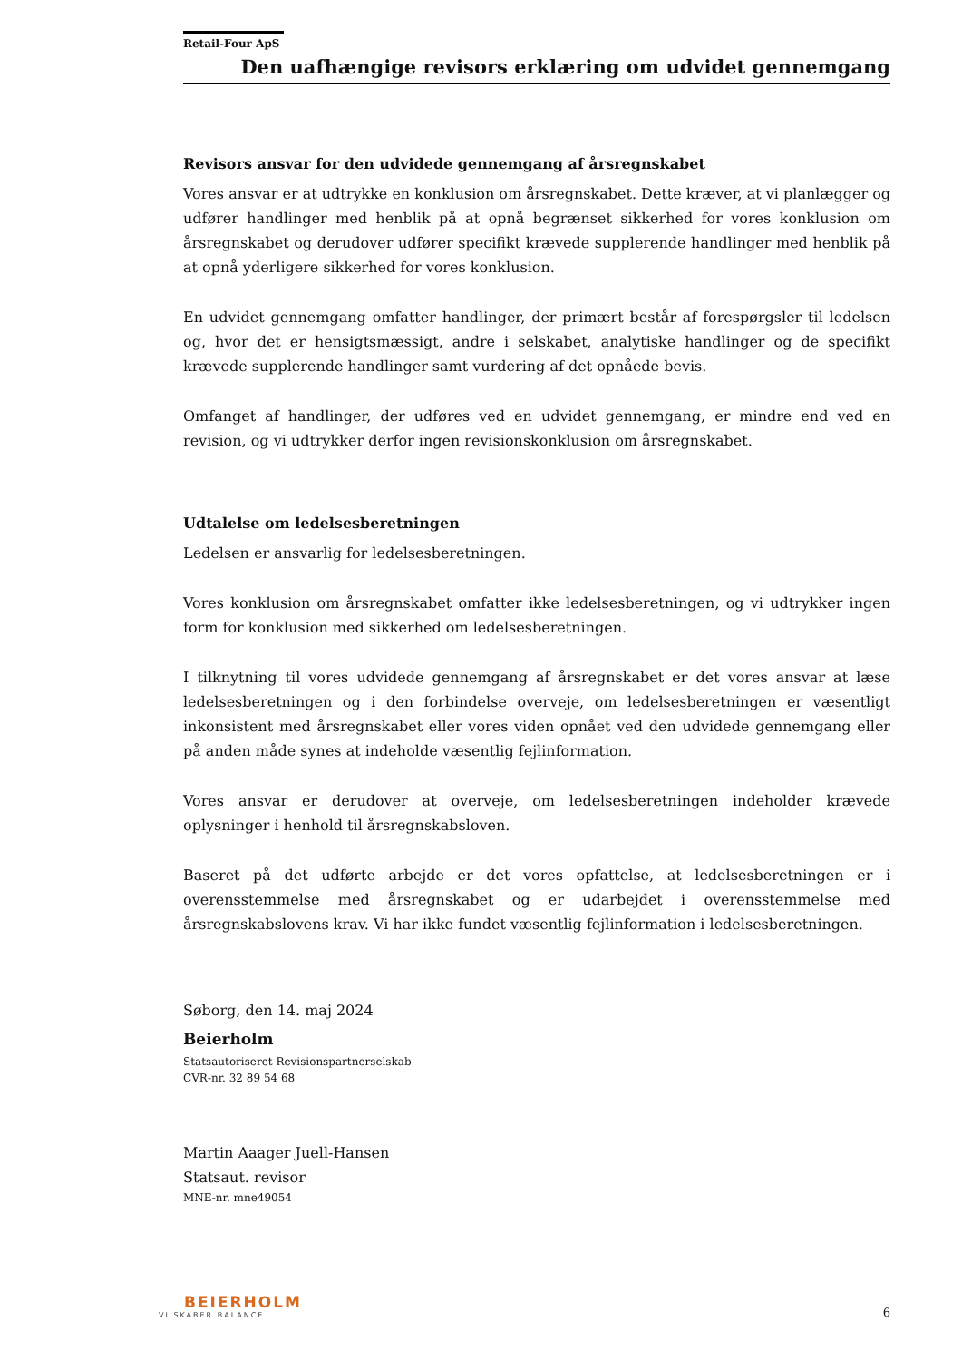Retail-Four ApS
Den uafhængige revisors erklæring om udvidet gennemgang
Revisors ansvar for den udvidede gennemgang af årsregnskabet
Vores ansvar er at udtrykke en konklusion om årsregnskabet. Dette kræver, at vi planlægger og udfører handlinger med henblik på at opnå begrænset sikkerhed for vores konklusion om årsregnskabet og derudover udfører specifikt krævede supplerende handlinger med henblik på at opnå yderligere sikkerhed for vores konklusion.
En udvidet gennemgang omfatter handlinger, der primært består af forespørgsler til ledelsen og, hvor det er hensigtsmæssigt, andre i selskabet, analytiske handlinger og de specifikt krævede supplerende handlinger samt vurdering af det opnåede bevis.
Omfanget af handlinger, der udføres ved en udvidet gennemgang, er mindre end ved en revision, og vi udtrykker derfor ingen revisionskonklusion om årsregnskabet.
Udtalelse om ledelsesberetningen
Ledelsen er ansvarlig for ledelsesberetningen.
Vores konklusion om årsregnskabet omfatter ikke ledelsesberetningen, og vi udtrykker ingen form for konklusion med sikkerhed om ledelsesberetningen.
I tilknytning til vores udvidede gennemgang af årsregnskabet er det vores ansvar at læse ledelsesberetningen og i den forbindelse overveje, om ledelsesberetningen er væsentligt inkonsistent med årsregnskabet eller vores viden opnået ved den udvidede gennemgang eller på anden måde synes at indeholde væsentlig fejlinformation.
Vores ansvar er derudover at overveje, om ledelsesberetningen indeholder krævede oplysninger i henhold til årsregnskabsloven.
Baseret på det udførte arbejde er det vores opfattelse, at ledelsesberetningen er i overensstemmelse med årsregnskabet og er udarbejdet i overensstemmelse med årsregnskabslovens krav. Vi har ikke fundet væsentlig fejlinformation i ledelsesberetningen.
Søborg, den 14. maj 2024
Beierholm
Statsautoriseret Revisionspartnerselskab
CVR-nr. 32 89 54 68
Martin Aaager Juell-Hansen
Statsaut. revisor
MNE-nr. mne49054
BEIERHOLM
VI SKABER BALANCE
6